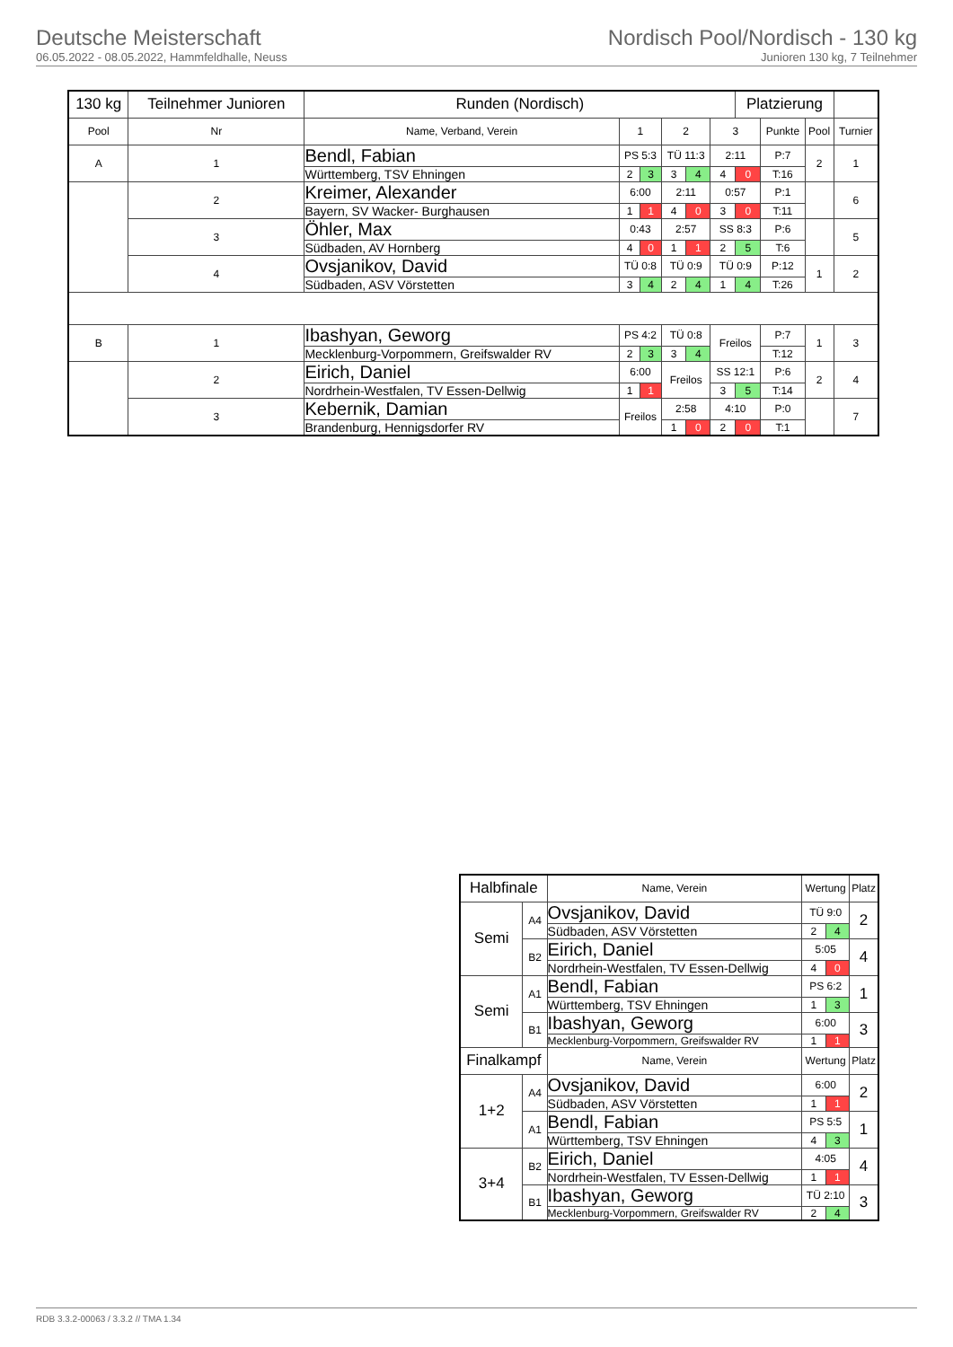Deutsche Meisterschaft
06.05.2022 - 08.05.2022, Hammfeldhalle, Neuss
Nordisch Pool/Nordisch - 130 kg
Junioren 130 kg, 7 Teilnehmer
| 130 kg | Teilnehmer Junioren | Runden (Nordisch) | | | | | | Platzierung | | | |
| --- | --- | --- | --- | --- | --- | --- | --- | --- | --- | --- | --- |
| Pool | Nr | Name, Verband, Verein | 1 | | 2 | | 3 | | Punkte | Pool | Turnier |
| A | 1 | Bendl, Fabian | PS 5:3 | | TÜ 11:3 | | 2:11 | | P:7 | 2 | 1 |
| | | Württemberg, TSV Ehningen | 2 | 3 | 3 | 4 | 4 | 0 | T:16 | | |
| | 2 | Kreimer, Alexander | 6:00 | | 2:11 | | 0:57 | | P:1 | | 6 |
| | | Bayern, SV Wacker- Burghausen | 1 | 1 | 4 | 0 | 3 | 0 | T:11 | | |
| | 3 | Öhler, Max | 0:43 | | 2:57 | | SS 8:3 | | P:6 | | 5 |
| | | Südbaden, AV Hornberg | 4 | 0 | 1 | 1 | 2 | 5 | T:6 | | |
| | 4 | Ovsjanikov, David | TÜ 0:8 | | TÜ 0:9 | | TÜ 0:9 | | P:12 | 1 | 2 |
| | | Südbaden, ASV Vörstetten | 3 | 4 | 2 | 4 | 1 | 4 | T:26 | | |
| B | 1 | Ibashyan, Geworg | PS 4:2 | | TÜ 0:8 | | Freilos | | P:7 | 1 | 3 |
| | | Mecklenburg-Vorpommern, Greifswalder RV | 2 | 3 | 3 | 4 | | | T:12 | | |
| | 2 | Eirich, Daniel | 6:00 | | Freilos | | SS 12:1 | | P:6 | 2 | 4 |
| | | Nordrhein-Westfalen, TV Essen-Dellwig | 1 | 1 | | | 3 | 5 | T:14 | | |
| | 3 | Kebernik, Damian | Freilos | | 2:58 | | 4:10 | | P:0 | | 7 |
| | | Brandenburg, Hennigsdorfer RV | | | 1 | 0 | 2 | 0 | T:1 | | |
| Halbfinale | | Name, Verein | Wertung | | Platz |
| --- | --- | --- | --- | --- | --- |
| Semi | A4 | Ovsjanikov, David | TÜ 9:0 | | 2 |
| | | Südbaden, ASV Vörstetten | 2 | 4 | |
| | B2 | Eirich, Daniel | 5:05 | | 4 |
| | | Nordrhein-Westfalen, TV Essen-Dellwig | 4 | 0 | |
| Semi | A1 | Bendl, Fabian | PS 6:2 | | 1 |
| | | Württemberg, TSV Ehningen | 1 | 3 | |
| | B1 | Ibashyan, Geworg | 6:00 | | 3 |
| | | Mecklenburg-Vorpommern, Greifswalder RV | 1 | 1 | |
| Finalkampf | | Name, Verein | Wertung | | Platz |
| 1+2 | A4 | Ovsjanikov, David | 6:00 | | 2 |
| | | Südbaden, ASV Vörstetten | 1 | 1 | |
| | A1 | Bendl, Fabian | PS 5:5 | | 1 |
| | | Württemberg, TSV Ehningen | 4 | 3 | |
| 3+4 | B2 | Eirich, Daniel | 4:05 | | 4 |
| | | Nordrhein-Westfalen, TV Essen-Dellwig | 1 | 1 | |
| | B1 | Ibashyan, Geworg | TÜ 2:10 | | 3 |
| | | Mecklenburg-Vorpommern, Greifswalder RV | 2 | 4 | |
RDB 3.3.2-00063 / 3.3.2 // TMA 1.34